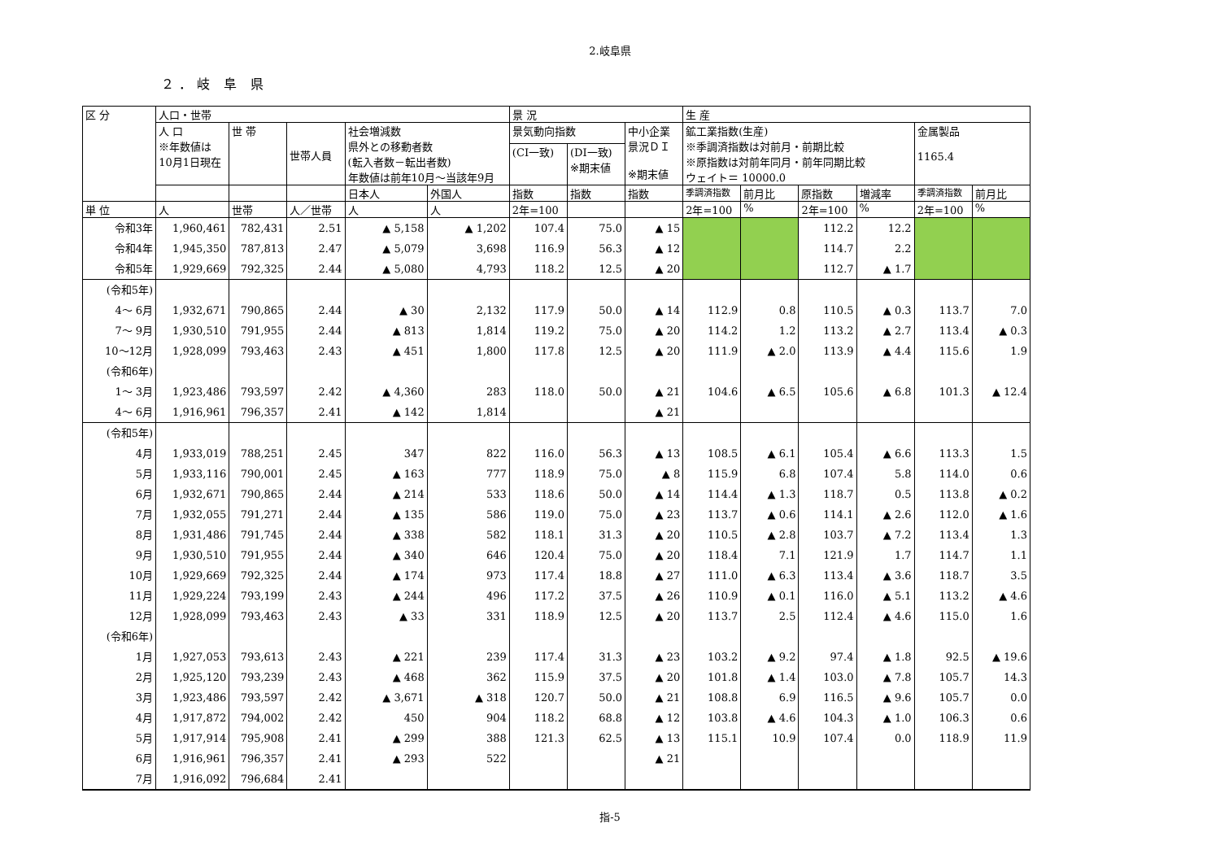2.岐阜県
２．岐 阜 県
| 区 分 | 人口・世帯 | | | | | 景 況 | | | 生 産 | | | | | |
| --- | --- | --- | --- | --- | --- | --- | --- | --- | --- | --- | --- | --- | --- | --- |
| | 人 口 ※年数値は 10月1日現在 | 世 帯 | 世帯人員 | 社会増減数 県外との移動者数 (転入者数－転出者数) 年数値は前年10月～当該年9月 | | 景気動向指数 | | 中小企業 景況ＤＩ ※期末値 | 鉱工業指数(生産) ※季調済指数は対前月・前期比較 ※原指数は対前年同月・前年同期比較 ウェイト＝ 10000.0 | | | | 金属製品 1165.4 | |
| | | | | | | (CI一致) | (DI一致) ※期末値 | | | | | | | |
| | | | | 日本人 | 外国人 | 指数 | 指数 | 指数 | 季調済指数 | 前月比 | 原指数 | 増減率 | 季調済指数 | 前月比 |
| 単 位 | 人 | 世帯 | 人／世帯 | 人 | 人 | 2年=100 | | | 2年=100 | % | 2年=100 | % | 2年=100 | % |
| 令和3年 | 1,960,461 | 782,431 | 2.51 | ▲ 5,158 | ▲ 1,202 | 107.4 | 75.0 | ▲ 15 | | | 112.2 | 12.2 | | |
| 令和4年 | 1,945,350 | 787,813 | 2.47 | ▲ 5,079 | 3,698 | 116.9 | 56.3 | ▲ 12 | | | 114.7 | 2.2 | | |
| 令和5年 | 1,929,669 | 792,325 | 2.44 | ▲ 5,080 | 4,793 | 118.2 | 12.5 | ▲ 20 | | | 112.7 | ▲ 1.7 | | |
| (令和5年) 4～ 6月 | 1,932,671 | 790,865 | 2.44 | ▲ 30 | 2,132 | 117.9 | 50.0 | ▲ 14 | 112.9 | 0.8 | 110.5 | ▲ 0.3 | 113.7 | 7.0 |
| 7～ 9月 | 1,930,510 | 791,955 | 2.44 | ▲ 813 | 1,814 | 119.2 | 75.0 | ▲ 20 | 114.2 | 1.2 | 113.2 | ▲ 2.7 | 113.4 | ▲ 0.3 |
| 10～12月 | 1,928,099 | 793,463 | 2.43 | ▲ 451 | 1,800 | 117.8 | 12.5 | ▲ 20 | 111.9 | ▲ 2.0 | 113.9 | ▲ 4.4 | 115.6 | 1.9 |
| (令和6年) 1～ 3月 | 1,923,486 | 793,597 | 2.42 | ▲ 4,360 | 283 | 118.0 | 50.0 | ▲ 21 | 104.6 | ▲ 6.5 | 105.6 | ▲ 6.8 | 101.3 | ▲ 12.4 |
| 4～ 6月 | 1,916,961 | 796,357 | 2.41 | ▲ 142 | 1,814 | | | ▲ 21 | | | | | | |
| (令和5年) 4月 | 1,933,019 | 788,251 | 2.45 | 347 | 822 | 116.0 | 56.3 | ▲ 13 | 108.5 | ▲ 6.1 | 105.4 | ▲ 6.6 | 113.3 | 1.5 |
| 5月 | 1,933,116 | 790,001 | 2.45 | ▲ 163 | 777 | 118.9 | 75.0 | ▲ 8 | 115.9 | 6.8 | 107.4 | 5.8 | 114.0 | 0.6 |
| 6月 | 1,932,671 | 790,865 | 2.44 | ▲ 214 | 533 | 118.6 | 50.0 | ▲ 14 | 114.4 | ▲ 1.3 | 118.7 | 0.5 | 113.8 | ▲ 0.2 |
| 7月 | 1,932,055 | 791,271 | 2.44 | ▲ 135 | 586 | 119.0 | 75.0 | ▲ 23 | 113.7 | ▲ 0.6 | 114.1 | ▲ 2.6 | 112.0 | ▲ 1.6 |
| 8月 | 1,931,486 | 791,745 | 2.44 | ▲ 338 | 582 | 118.1 | 31.3 | ▲ 20 | 110.5 | ▲ 2.8 | 103.7 | ▲ 7.2 | 113.4 | 1.3 |
| 9月 | 1,930,510 | 791,955 | 2.44 | ▲ 340 | 646 | 120.4 | 75.0 | ▲ 20 | 118.4 | 7.1 | 121.9 | 1.7 | 114.7 | 1.1 |
| 10月 | 1,929,669 | 792,325 | 2.44 | ▲ 174 | 973 | 117.4 | 18.8 | ▲ 27 | 111.0 | ▲ 6.3 | 113.4 | ▲ 3.6 | 118.7 | 3.5 |
| 11月 | 1,929,224 | 793,199 | 2.43 | ▲ 244 | 496 | 117.2 | 37.5 | ▲ 26 | 110.9 | ▲ 0.1 | 116.0 | ▲ 5.1 | 113.2 | ▲ 4.6 |
| 12月 | 1,928,099 | 793,463 | 2.43 | ▲ 33 | 331 | 118.9 | 12.5 | ▲ 20 | 113.7 | 2.5 | 112.4 | ▲ 4.6 | 115.0 | 1.6 |
| (令和6年) 1月 | 1,927,053 | 793,613 | 2.43 | ▲ 221 | 239 | 117.4 | 31.3 | ▲ 23 | 103.2 | ▲ 9.2 | 97.4 | ▲ 1.8 | 92.5 | ▲ 19.6 |
| 2月 | 1,925,120 | 793,239 | 2.43 | ▲ 468 | 362 | 115.9 | 37.5 | ▲ 20 | 101.8 | ▲ 1.4 | 103.0 | ▲ 7.8 | 105.7 | 14.3 |
| 3月 | 1,923,486 | 793,597 | 2.42 | ▲ 3,671 | ▲ 318 | 120.7 | 50.0 | ▲ 21 | 108.8 | 6.9 | 116.5 | ▲ 9.6 | 105.7 | 0.0 |
| 4月 | 1,917,872 | 794,002 | 2.42 | 450 | 904 | 118.2 | 68.8 | ▲ 12 | 103.8 | ▲ 4.6 | 104.3 | ▲ 1.0 | 106.3 | 0.6 |
| 5月 | 1,917,914 | 795,908 | 2.41 | ▲ 299 | 388 | 121.3 | 62.5 | ▲ 13 | 115.1 | 10.9 | 107.4 | 0.0 | 118.9 | 11.9 |
| 6月 | 1,916,961 | 796,357 | 2.41 | ▲ 293 | 522 | | | ▲ 21 | | | | | | |
| 7月 | 1,916,092 | 796,684 | 2.41 | | | | | | | | | | | |
指-5